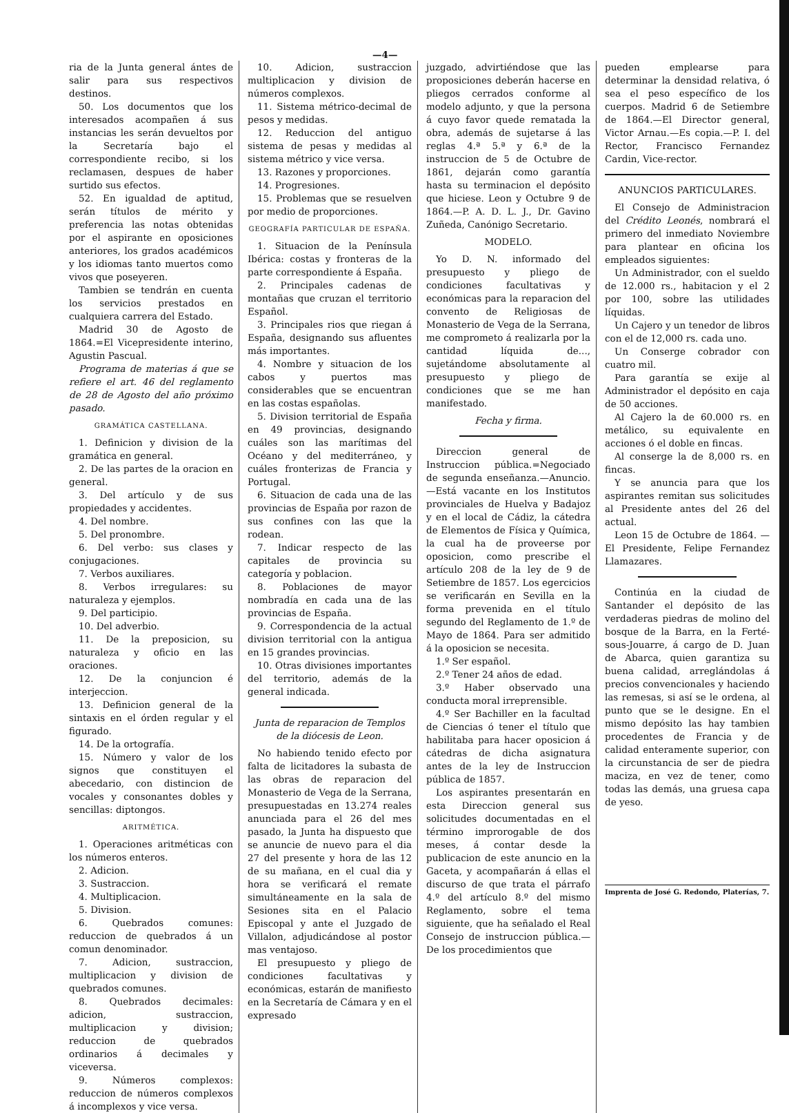—4—
ria de la Junta general ántes de salir para sus respectivos destinos.
50. Los documentos que los interesados acompañen á sus instancias les serán devueltos por la Secretaría bajo el correspondiente recibo, si los reclamasen, despues de haber surtido sus efectos.
52. En igualdad de aptitud, serán títulos de mérito y preferencia las notas obtenidas por el aspirante en oposiciones anteriores, los grados académicos y los idiomas tanto muertos como vivos que poseyeren.
Tambien se tendrán en cuenta los servicios prestados en cualquiera carrera del Estado.
Madrid 30 de Agosto de 1864.=El Vicepresidente interino, Agustin Pascual.
Programa de materias á que se refiere el art. 46 del reglamento de 28 de Agosto del año próximo pasado.
GRAMÁTICA CASTELLANA.
1. Definicion y division de la gramática en general.
2. De las partes de la oracion en general.
3. Del artículo y de sus propiedades y accidentes.
4. Del nombre.
5. Del pronombre.
6. Del verbo: sus clases y conjugaciones.
7. Verbos auxiliares.
8. Verbos irregulares: su naturaleza y ejemplos.
9. Del participio.
10. Del adverbio.
11. De la preposicion, su naturaleza y oficio en las oraciones.
12. De la conjuncion é interjeccion.
13. Definicion general de la sintaxis en el órden regular y el figurado.
14. De la ortografía.
15. Número y valor de los signos que constituyen el abecedario, con distincion de vocales y consonantes dobles y sencillas: diptongos.
ARITMÉTICA.
1. Operaciones aritméticas con los números enteros.
2. Adicion.
3. Sustraccion.
4. Multiplicacion.
5. Division.
6. Quebrados comunes: reduccion de quebrados á un comun denominador.
7. Adicion, sustraccion, multiplicacion y division de quebrados comunes.
8. Quebrados decimales: adicion, sustraccion, multiplicacion y division; reduccion de quebrados ordinarios á decimales y viceversa.
9. Números complexos: reduccion de números complexos á incomplexos y vice versa.
10. Adicion, sustraccion multiplicacion y division de números complexos.
11. Sistema métrico-decimal de pesos y medidas.
12. Reduccion del antiguo sistema de pesas y medidas al sistema métrico y vice versa.
13. Razones y proporciones.
14. Progresiones.
15. Problemas que se resuelven por medio de proporciones.
GEOGRAFÍA PARTICULAR DE ESPAÑA.
1. Situacion de la Península Ibérica: costas y fronteras de la parte correspondiente á España.
2. Principales cadenas de montañas que cruzan el territorio Español.
3. Principales rios que riegan á España, designando sus afluentes más importantes.
4. Nombre y situacion de los cabos y puertos mas considerables que se encuentran en las costas españolas.
5. Division territorial de España en 49 provincias, designando cuáles son las marítimas del Océano y del mediterráneo, y cuáles fronterizas de Francia y Portugal.
6. Situacion de cada una de las provincias de España por razon de sus confines con las que la rodean.
7. Indicar respecto de las capitales de provincia su categoría y poblacion.
8. Poblaciones de mayor nombradía en cada una de las provincias de España.
9. Correspondencia de la actual division territorial con la antigua en 15 grandes provincias.
10. Otras divisiones importantes del territorio, además de la general indicada.
Junta de reparacion de Templos de la diócesis de Leon.
No habiendo tenido efecto por falta de licitadores la subasta de las obras de reparacion del Monasterio de Vega de la Serrana, presupuestadas en 13.274 reales anunciada para el 26 del mes pasado, la Junta ha dispuesto que se anuncie de nuevo para el dia 27 del presente y hora de las 12 de su mañana, en el cual dia y hora se verificará el remate simultáneamente en la sala de Sesiones sita en el Palacio Episcopal y ante el Juzgado de Villalon, adjudicándose al postor mas ventajoso.
El presupuesto y pliego de condiciones facultativas y económicas, estarán de manifiesto en la Secretaría de Cámara y en el expresado
juzgado, advirtiéndose que las proposiciones deberán hacerse en pliegos cerrados conforme al modelo adjunto, y que la persona á cuyo favor quede rematada la obra, además de sujetarse á las reglas 4.ª 5.ª y 6.ª de la instruccion de 5 de Octubre de 1861, dejarán como garantía hasta su terminacion el depósito que hiciese. Leon y Octubre 9 de 1864.—P. A. D. L. J., Dr. Gavino Zuñeda, Canónigo Secretario.
MODELO.
Yo D. N. informado del presupuesto y pliego de condiciones facultativas y económicas para la reparacion del convento de Religiosas de Monasterio de Vega de la Serrana, me comprometo á realizarla por la cantidad líquida de..., sujetándome absolutamente al presupuesto y pliego de condiciones que se me han manifestado.
Fecha y firma.
Direccion general de Instruccion pública.=Negociado de segunda enseñanza.—Anuncio.—Está vacante en los Institutos provinciales de Huelva y Badajoz y en el local de Cádiz, la cátedra de Elementos de Física y Química, la cual ha de proveerse por oposicion, como prescribe el artículo 208 de la ley de 9 de Setiembre de 1857. Los egercicios se verificarán en Sevilla en la forma prevenida en el título segundo del Reglamento de 1.º de Mayo de 1864. Para ser admitido á la oposicion se necesita.
1.º Ser español.
2.º Tener 24 años de edad.
3.º Haber observado una conducta moral irreprensible.
4.º Ser Bachiller en la facultad de Ciencias ó tener el título que habilitaba para hacer oposicion á cátedras de dicha asignatura antes de la ley de Instruccion pública de 1857.
Los aspirantes presentarán en esta Direccion general sus solicitudes documentadas en el término improrogable de dos meses, á contar desde la publicacion de este anuncio en la Gaceta, y acompañarán á ellas el discurso de que trata el párrafo 4.º del artículo 8.º del mismo Reglamento, sobre el tema siguiente, que ha señalado el Real Consejo de instruccion pública.—De los procedimientos que
pueden emplearse para determinar la densidad relativa, ó sea el peso específico de los cuerpos. Madrid 6 de Setiembre de 1864.—El Director general, Victor Arnau.—Es copia.—P. I. del Rector, Francisco Fernandez Cardin, Vice-rector.
ANUNCIOS PARTICULARES.
El Consejo de Administracion del Crédito Leonés, nombrará el primero del inmediato Noviembre para plantear en oficina los empleados siguientes:
Un Administrador, con el sueldo de 12.000 rs., habitacion y el 2 por 100, sobre las utilidades líquidas.
Un Cajero y un tenedor de libros con el de 12,000 rs. cada uno.
Un Conserge cobrador con cuatro mil.
Para garantía se exije al Administrador el depósito en caja de 50 acciones.
Al Cajero la de 60.000 rs. en metálico, su equivalente en acciones ó el doble en fincas.
Al conserge la de 8,000 rs. en fincas.
Y se anuncia para que los aspirantes remitan sus solicitudes al Presidente antes del 26 del actual.
Leon 15 de Octubre de 1864. —El Presidente, Felipe Fernandez Llamazares.
Continúa en la ciudad de Santander el depósito de las verdaderas piedras de molino del bosque de la Barra, en la Ferté-sous-Jouarre, á cargo de D. Juan de Abarca, quien garantiza su buena calidad, arreglándolas á precios convencionales y haciendo las remesas, si así se le ordena, al punto que se le designe. En el mismo depósito las hay tambien procedentes de Francia y de calidad enteramente superior, con la circunstancia de ser de piedra maciza, en vez de tener, como todas las demás, una gruesa capa de yeso.
Imprenta de José G. Redondo, Platerías, 7.